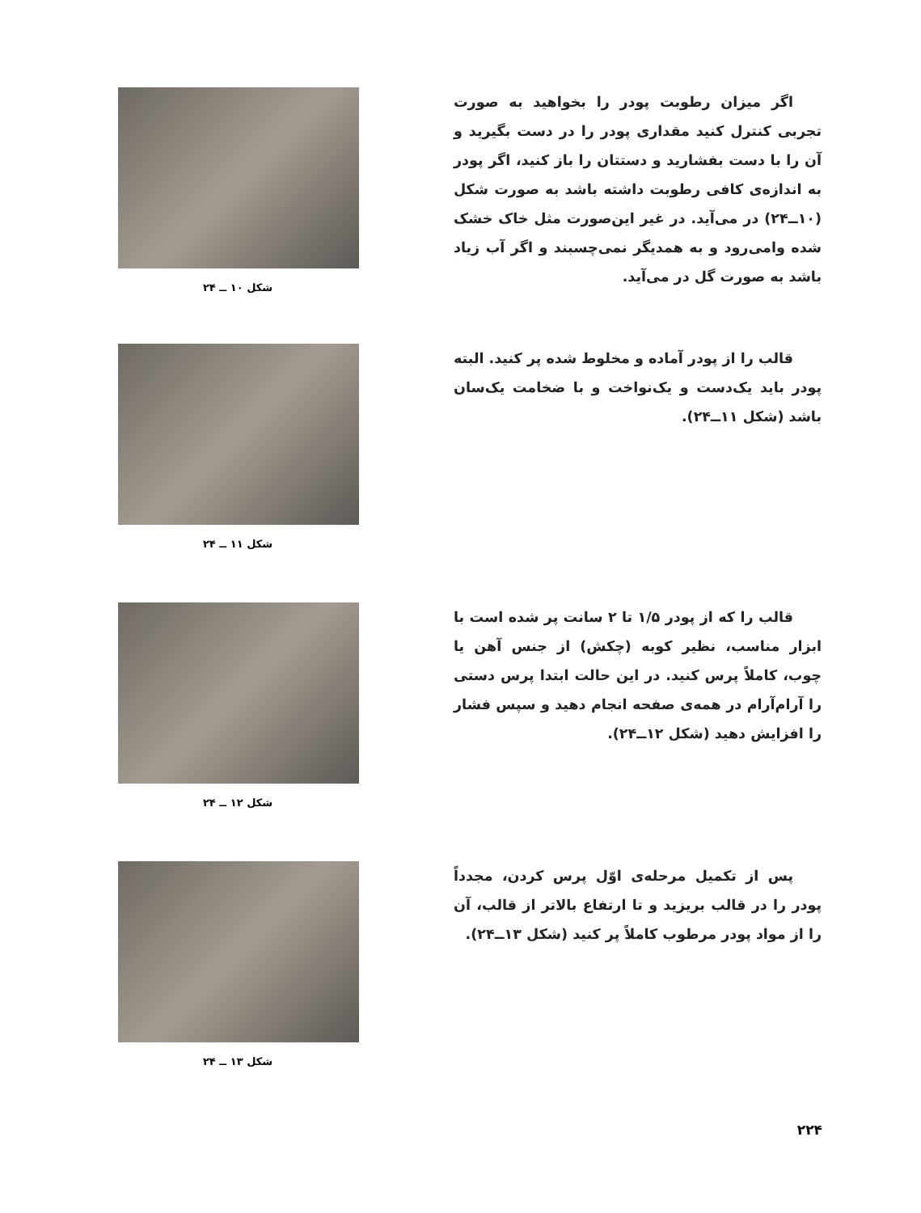اگر میزان رطوبت پودر را بخواهید به صورت تجربی کنترل کنید مقداری پودر را در دست بگیرید و آن را با دست بفشارید و دستتان را باز کنید، اگر پودر به اندازه‌ی کافی رطوبت داشته باشد به صورت شکل (۱۰ــ۲۴) در می‌آید. در غیر این‌صورت مثل خاک خشک شده وامی‌رود و به همدیگر نمی‌چسبند و اگر آب زیاد باشد به صورت گل در می‌آید.
شکل ۱۰ ــ ۲۴
قالب را از پودر آماده و مخلوط شده پر کنید. البته پودر باید یک‌دست و یک‌نواخت و با ضخامت یک‌سان باشد (شکل ۱۱ــ۲۴).
شکل ۱۱ ــ ۲۴
قالب را که از پودر ۱/۵ تا ۲ سانت پر شده است با ابزار مناسب، نظیر کوبه (چکش) از جنس آهن یا چوب، کاملاً پرس کنید. در این حالت ابتدا پرس دستی را آرام‌آرام در همه‌ی صفحه انجام دهید و سپس فشار را افزایش دهید (شکل ۱۲ــ۲۴).
شکل ۱۲ ــ ۲۴
پس از تکمیل مرحله‌ی اوّل پرس کردن، مجدداً پودر را در قالب بریزید و تا ارتفاع بالاتر از قالب، آن را از مواد پودر مرطوب کاملاً پر کنید (شکل ۱۳ــ۲۴).
شکل ۱۳ ــ ۲۴
۲۲۴